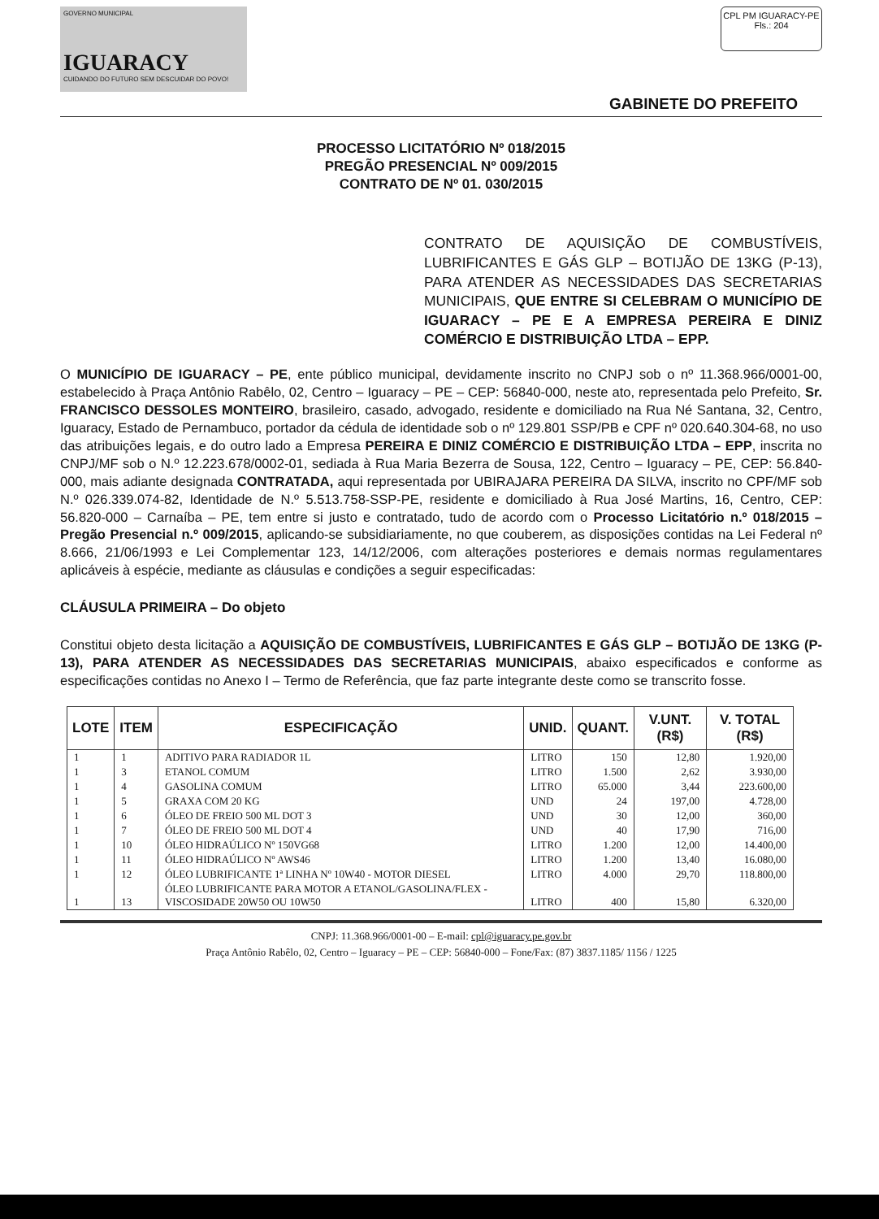GOVERNO MUNICIPAL
IGUARACY
CUIDANDO DO FUTURO SEM DESCUIDAR DO POVO!
CPL PM IGUARACY-PE
Fls.: 204
GABINETE DO PREFEITO
PROCESSO LICITATÓRIO Nº 018/2015
PREGÃO PRESENCIAL Nº 009/2015
CONTRATO DE Nº 01. 030/2015
CONTRATO DE AQUISIÇÃO DE COMBUSTÍVEIS, LUBRIFICANTES E GÁS GLP – BOTIJÃO DE 13KG (P-13), PARA ATENDER AS NECESSIDADES DAS SECRETARIAS MUNICIPAIS, QUE ENTRE SI CELEBRAM O MUNICÍPIO DE IGUARACY – PE E A EMPRESA PEREIRA E DINIZ COMÉRCIO E DISTRIBUIÇÃO LTDA – EPP.
O MUNICÍPIO DE IGUARACY – PE, ente público municipal, devidamente inscrito no CNPJ sob o nº 11.368.966/0001-00, estabelecido à Praça Antônio Rabêlo, 02, Centro – Iguaracy – PE – CEP: 56840-000, neste ato, representada pelo Prefeito, Sr. FRANCISCO DESSOLES MONTEIRO, brasileiro, casado, advogado, residente e domiciliado na Rua Né Santana, 32, Centro, Iguaracy, Estado de Pernambuco, portador da cédula de identidade sob o nº 129.801 SSP/PB e CPF nº 020.640.304-68, no uso das atribuições legais, e do outro lado a Empresa PEREIRA E DINIZ COMÉRCIO E DISTRIBUIÇÃO LTDA – EPP, inscrita no CNPJ/MF sob o N.º 12.223.678/0002-01, sediada à Rua Maria Bezerra de Sousa, 122, Centro – Iguaracy – PE, CEP: 56.840-000, mais adiante designada CONTRATADA, aqui representada por UBIRAJARA PEREIRA DA SILVA, inscrito no CPF/MF sob N.º 026.339.074-82, Identidade de N.º 5.513.758-SSP-PE, residente e domiciliado à Rua José Martins, 16, Centro, CEP: 56.820-000 – Carnaíba – PE, tem entre si justo e contratado, tudo de acordo com o Processo Licitatório n.º 018/2015 – Pregão Presencial n.º 009/2015, aplicando-se subsidiariamente, no que couberem, as disposições contidas na Lei Federal nº 8.666, 21/06/1993 e Lei Complementar 123, 14/12/2006, com alterações posteriores e demais normas regulamentares aplicáveis à espécie, mediante as cláusulas e condições a seguir especificadas:
CLÁUSULA PRIMEIRA – Do objeto
Constitui objeto desta licitação a AQUISIÇÃO DE COMBUSTÍVEIS, LUBRIFICANTES E GÁS GLP – BOTIJÃO DE 13KG (P-13), PARA ATENDER AS NECESSIDADES DAS SECRETARIAS MUNICIPAIS, abaixo especificados e conforme as especificações contidas no Anexo I – Termo de Referência, que faz parte integrante deste como se transcrito fosse.
| LOTE | ITEM | ESPECIFICAÇÃO | UNID. | QUANT. | V.UNT. (R$) | V. TOTAL (R$) |
| --- | --- | --- | --- | --- | --- | --- |
| 1 | 1 | ADITIVO PARA RADIADOR 1L | LITRO | 150 | 12,80 | 1.920,00 |
| 1 | 3 | ETANOL COMUM | LITRO | 1.500 | 2,62 | 3.930,00 |
| 1 | 4 | GASOLINA COMUM | LITRO | 65.000 | 3,44 | 223.600,00 |
| 1 | 5 | GRAXA COM 20 KG | UND | 24 | 197,00 | 4.728,00 |
| 1 | 6 | ÓLEO DE FREIO 500 ML DOT 3 | UND | 30 | 12,00 | 360,00 |
| 1 | 7 | ÓLEO DE FREIO 500 ML DOT 4 | UND | 40 | 17,90 | 716,00 |
| 1 | 10 | ÓLEO HIDRAÚLICO Nº 150VG68 | LITRO | 1.200 | 12,00 | 14.400,00 |
| 1 | 11 | ÓLEO HIDRAÚLICO Nº AWS46 | LITRO | 1.200 | 13,40 | 16.080,00 |
| 1 | 12 | ÓLEO LUBRIFICANTE 1ª LINHA Nº 10W40 - MOTOR DIESEL | LITRO | 4.000 | 29,70 | 118.800,00 |
| 1 | 13 | ÓLEO LUBRIFICANTE PARA MOTOR A ETANOL/GASOLINA/FLEX - VISCOSIDADE 20W50 OU 10W50 | LITRO | 400 | 15,80 | 6.320,00 |
CNPJ: 11.368.966/0001-00 – E-mail: cpl@iguaracy.pe.gov.br
Praça Antônio Rabêlo, 02, Centro – Iguaracy – PE – CEP: 56840-000 – Fone/Fax: (87) 3837.1185/ 1156 / 1225